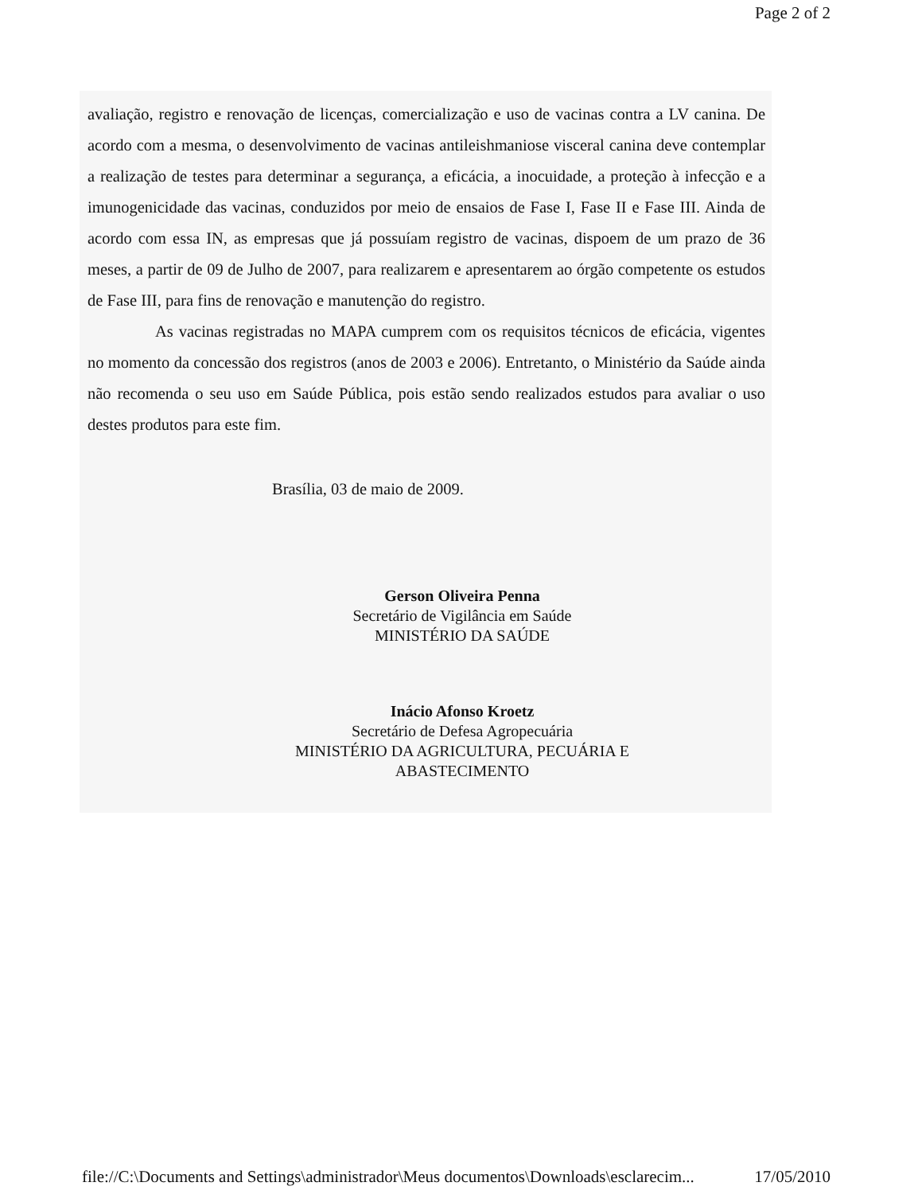Page 2 of 2
avaliação, registro e renovação de licenças, comercialização e uso de vacinas contra a LV canina. De acordo com a mesma, o desenvolvimento de vacinas antileishmaniose visceral canina deve contemplar a realização de testes para determinar a segurança, a eficácia, a inocuidade, a proteção à infecção e a imunogenicidade das vacinas, conduzidos por meio de ensaios de Fase I, Fase II e Fase III. Ainda de acordo com essa IN, as empresas que já possuíam registro de vacinas, dispoem de um prazo de 36 meses, a partir de 09 de Julho de 2007, para realizarem e apresentarem ao órgão competente os estudos de Fase III, para fins de renovação e manutenção do registro.
As vacinas registradas no MAPA cumprem com os requisitos técnicos de eficácia, vigentes no momento da concessão dos registros (anos de 2003 e 2006). Entretanto, o Ministério da Saúde ainda não recomenda o seu uso em Saúde Pública, pois estão sendo realizados estudos para avaliar o uso destes produtos para este fim.
Brasília, 03 de maio de 2009.
Gerson Oliveira Penna
Secretário de Vigilância em Saúde
MINISTÉRIO DA SAÚDE
Inácio Afonso Kroetz
Secretário de Defesa Agropecuária
MINISTÉRIO DA AGRICULTURA, PECUÁRIA E
ABASTECIMENTO
file://C:\Documents and Settings\administrador\Meus documentos\Downloads\esclarecim... 17/05/2010